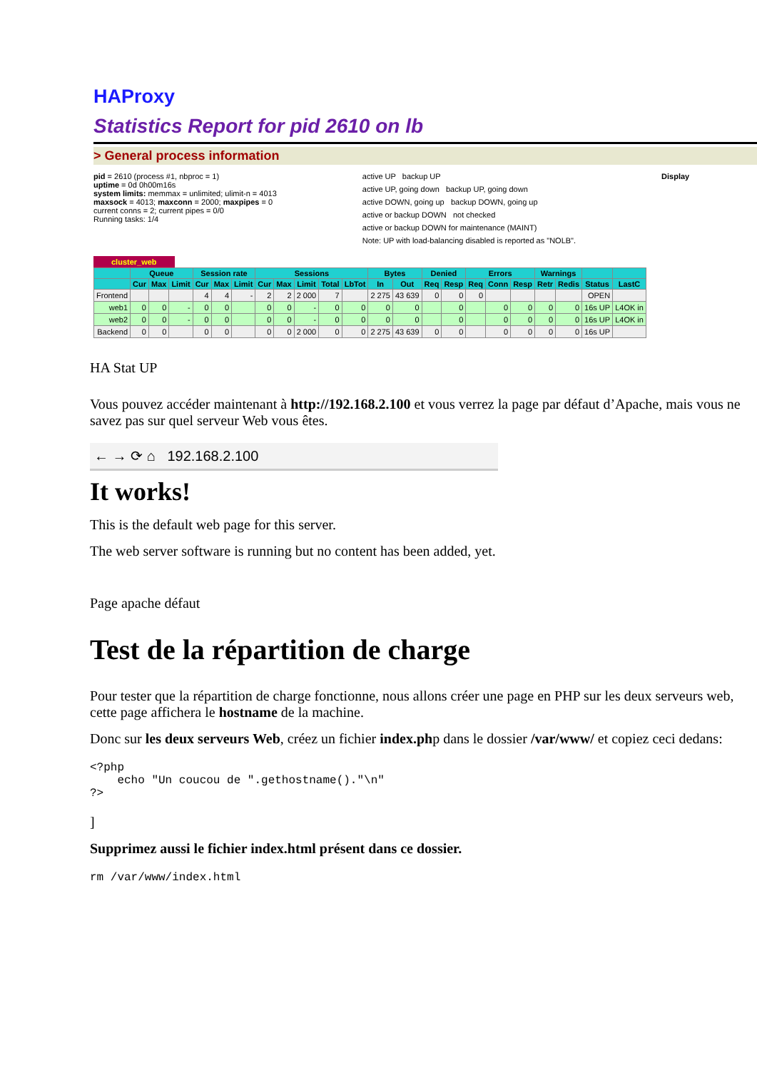HAProxy
Statistics Report for pid 2610 on lb
> General process information
pid = 2610 (process #1, nbproc = 1)
uptime = 0d 0h00m16s
system limits: memmax = unlimited; ulimit-n = 4013
maxsock = 4013; maxconn = 2000; maxpipes = 0
current conns = 2; current pipes = 0/0
Running tasks: 1/4
active UP backup UP
active UP, going down backup UP, going down
active DOWN, going up backup DOWN, going up
active or backup DOWN not checked
active or backup DOWN for maintenance (MAINT)
Note: UP with load-balancing disabled is reported as "NOLB".
Display
cluster_web
| | Queue | | | Session rate | | | Sessions | | | | | Bytes | | Denied | | Errors | | | Warnings | | | |
| --- | --- | --- | --- | --- | --- | --- | --- | --- | --- | --- | --- | --- | --- | --- | --- | --- | --- | --- | --- | --- | --- | --- |
| | Cur | Max | Limit | Cur | Max | Limit | Cur | Max | Limit | Total | LbTot | In | Out | Req | Resp | Req | Conn | Resp | Retr | Redis | Status | LastC |
| Frontend | | | | 4 | 4 | - | 2 | 2 | 2 000 | 7 | | 2 275 | 43 639 | 0 | 0 | 0 | | | | | OPEN | |
| web1 | 0 | 0 | - | 0 | 0 | | 0 | 0 | - | 0 | 0 | 0 | 0 | | 0 | | 0 | 0 | 0 | 0 | 16s UP | L4OK in |
| web2 | 0 | 0 | - | 0 | 0 | | 0 | 0 | - | 0 | 0 | 0 | 0 | | 0 | | 0 | 0 | 0 | 0 | 16s UP | L4OK in |
| Backend | 0 | 0 | | 0 | 0 | | 0 | 0 | 2 000 | 0 | 0 | 2 275 | 43 639 | 0 | 0 | | 0 | 0 | 0 | 0 | 16s UP | |
HA Stat UP
Vous pouvez accéder maintenant à http://192.168.2.100 et vous verrez la page par défaut d’Apache, mais vous ne savez pas sur quel serveur Web vous êtes.
← → ⟳ ⌂ 192.168.2.100
It works!
This is the default web page for this server.
The web server software is running but no content has been added, yet.
Page apache défaut
Test de la répartition de charge
Pour tester que la répartition de charge fonctionne, nous allons créer une page en PHP sur les deux serveurs web, cette page affichera le hostname de la machine.
Donc sur les deux serveurs Web, créez un fichier index.php dans le dossier /var/www/ et copiez ceci dedans:
<?php
    echo "Un coucou de ".gethostname()."\n"
?>
]
Supprimez aussi le fichier index.html présent dans ce dossier.
rm /var/www/index.html